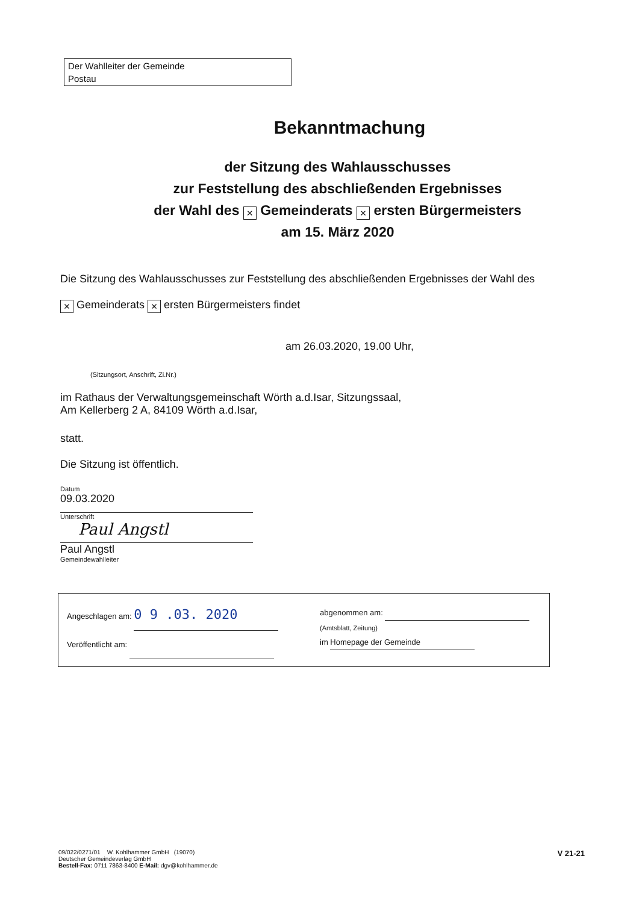Der Wahlleiter der Gemeinde
Postau
Bekanntmachung
der Sitzung des Wahlausschusses
zur Feststellung des abschließenden Ergebnisses
der Wahl des × Gemeinderats × ersten Bürgermeisters
am 15. März 2020
Die Sitzung des Wahlausschusses zur Feststellung des abschließenden Ergebnisses der Wahl des
× Gemeinderats × ersten Bürgermeisters findet
am 26.03.2020, 19.00 Uhr,
(Sitzungsort, Anschrift, Zi.Nr.)
im Rathaus der Verwaltungsgemeinschaft Wörth a.d.Isar, Sitzungssaal,
Am Kellerberg 2 A, 84109 Wörth a.d.Isar,
statt.
Die Sitzung ist öffentlich.
Datum
09.03.2020
Unterschrift
Paul Angstl
Paul Angstl
Gemeindewahlleiter
Angeschlagen am: 0 9 .03. 2020
Veröffentlicht am:
abgenommen am:
(Amtsblatt, Zeitung)
im Homepage der Gemeinde
09/022/0271/01 W. Kohlhammer GmbH (19070)
Deutscher Gemeindeverlag GmbH
Bestell-Fax: 0711 7863-8400 E-Mail: dgv@kohlhammer.de
V 21-21